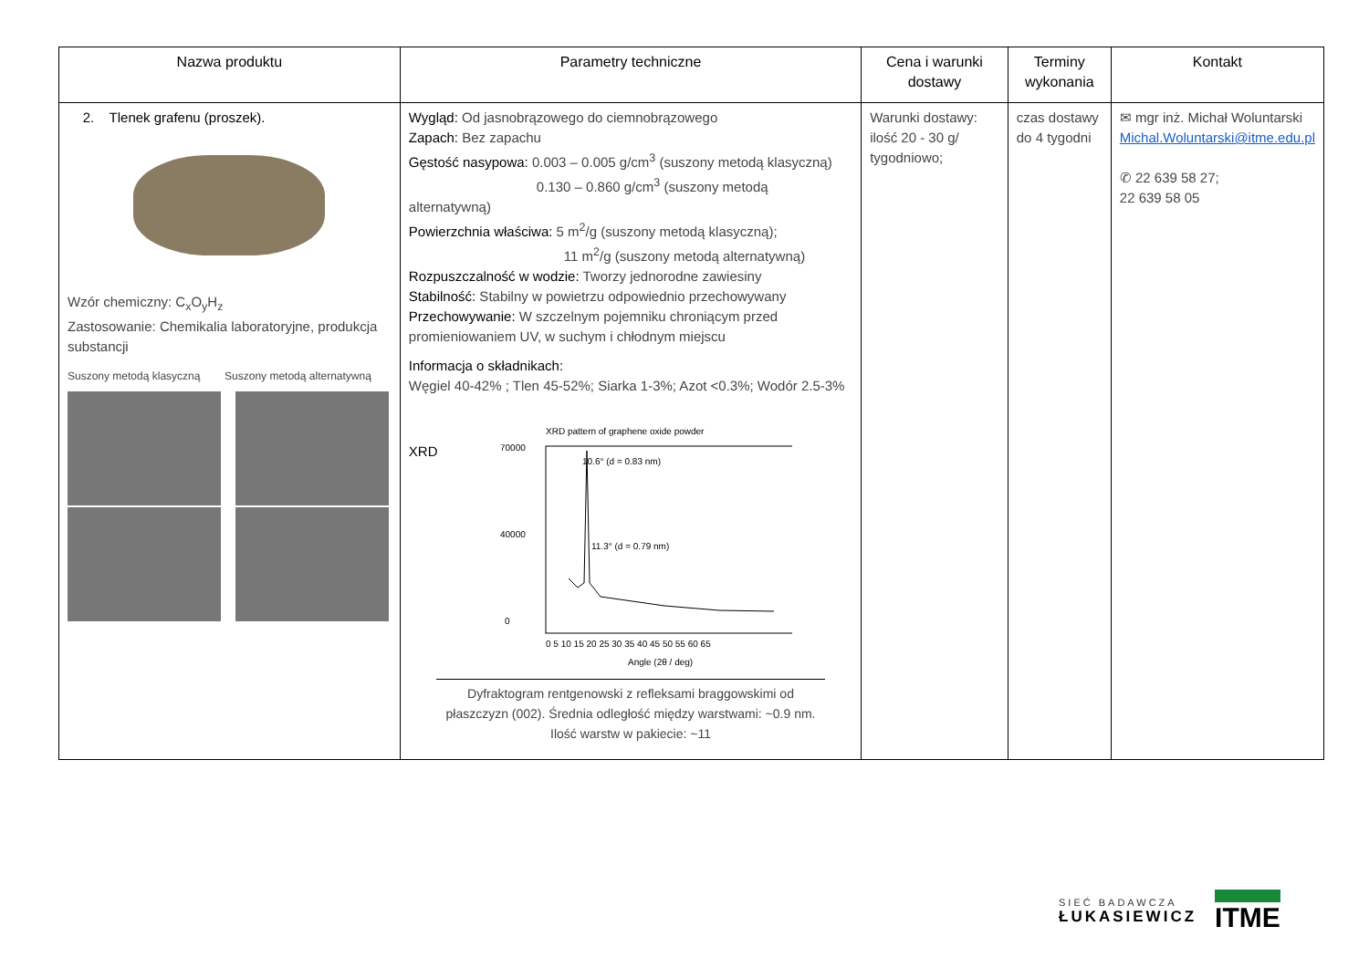| Nazwa produktu | Parametry techniczne | Cena i warunki dostawy | Terminy wykonania | Kontakt |
| --- | --- | --- | --- | --- |
| 2. Tlenek grafenu (proszek). Wzór chemiczny: C<sub>x</sub>O<sub>y</sub>H<sub>z</sub> Zastosowanie: Chemikalia laboratoryjne, produkcja substancji Suszony metodą klasyczną Suszony metodą alternatywną | Wygląd: Od jasnobrązowego do ciemnobrązowego Zapach: Bez zapachu Gęstość nasypowa: 0.003 – 0.005 g/cm<sup>3</sup> (suszony metodą klasyczną) 0.130 – 0.860 g/cm<sup>3</sup> (suszony metodą alternatywną) Powierzchnia właściwa: 5 m<sup>2</sup>/g (suszony metodą klasyczną); 11 m<sup>2</sup>/g (suszony metodą alternatywną) Rozpuszczalność w wodzie: Tworzy jednorodne zawiesiny Stabilność: Stabilny w powietrzu odpowiednio przechowywany Przechowywanie: W szczelnym pojemniku chroniącym przed promieniowaniem UV, w suchym i chłodnym miejscu Informacja o składnikach: Węgiel 40-42% ; Tlen 45-52%; Siarka 1-3%; Azot <0.3%; Wodór 2.5-3% XRD XRD pattern of graphene oxide powder 70000 40000 0 10.6° (d = 0.83 nm) 11.3° (d = 0.79 nm) 0 5 10 15 20 25 30 35 40 45 50 55 60 65 Angle (2θ / deg) Dyfraktogram rentgenowski z refleksami braggowskimi od płaszczyzn (002). Średnia odległość między warstwami: ~0.9 nm. Ilość warstw w pakiecie: ~11 | Warunki dostawy: ilość 20 - 30 g/ tygodniowo; | czas dostawy do 4 tygodni | ✉ mgr inż. Michał Woluntarski Michal.Woluntarski@itme.edu.pl ✆ 22 639 58 27; 22 639 58 05 |
SIEĆ BADAWCZA
ŁUKASIEWICZ
ITME